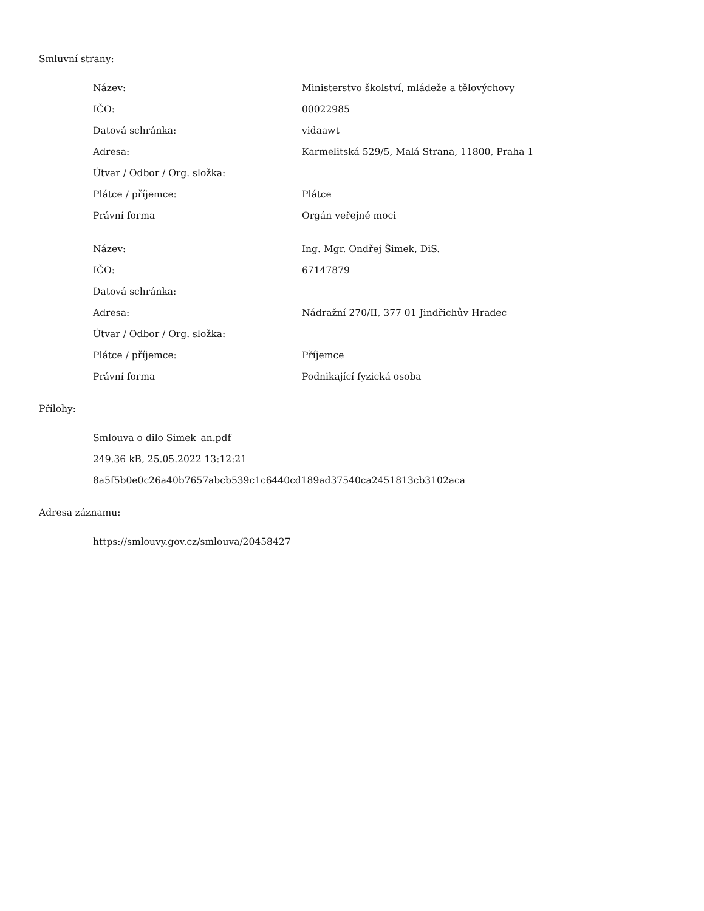Smluvní strany:
| Název: | Ministerstvo školství, mládeže a tělovýchovy |
| IČO: | 00022985 |
| Datová schránka: | vidaawt |
| Adresa: | Karmelitská 529/5, Malá Strana, 11800, Praha 1 |
| Útvar / Odbor / Org. složka: | |
| Plátce / příjemce: | Plátce |
| Právní forma | Orgán veřejné moci |
| Název: | Ing. Mgr. Ondřej Šimek, DiS. |
| IČO: | 67147879 |
| Datová schránka: | |
| Adresa: | Nádražní 270/II, 377 01 Jindřichův Hradec |
| Útvar / Odbor / Org. složka: | |
| Plátce / příjemce: | Příjemce |
| Právní forma | Podnikající fyzická osoba |
Přílohy:
Smlouva o dilo Simek_an.pdf
249.36 kB, 25.05.2022 13:12:21
8a5f5b0e0c26a40b7657abcb539c1c6440cd189ad37540ca2451813cb3102aca
Adresa záznamu:
https://smlouvy.gov.cz/smlouva/20458427